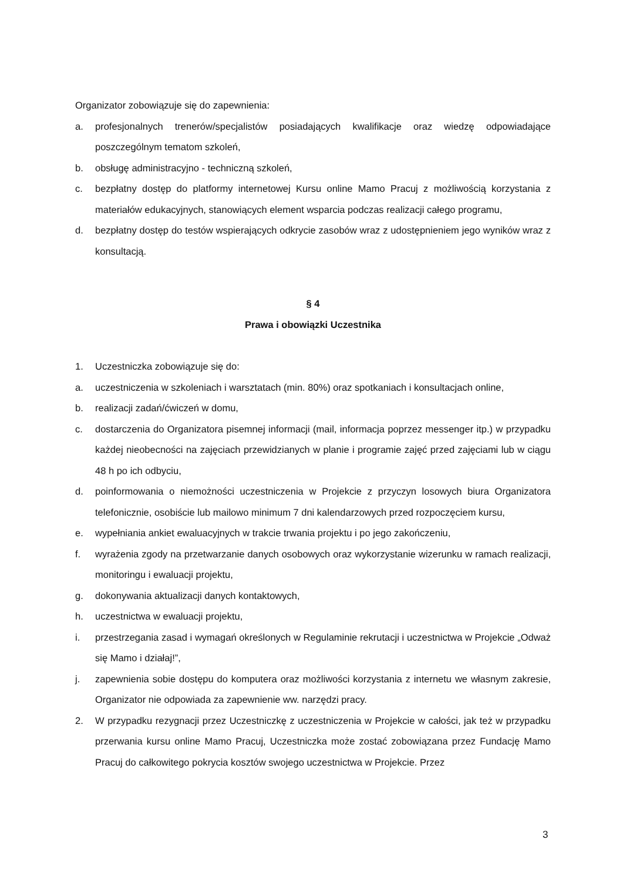Organizator zobowiązuje się do zapewnienia:
a. profesjonalnych trenerów/specjalistów posiadających kwalifikacje oraz wiedzę odpowiadające poszczególnym tematom szkoleń,
b. obsługę administracyjno - techniczną szkoleń,
c. bezpłatny dostęp do platformy internetowej Kursu online Mamo Pracuj z możliwością korzystania z materiałów edukacyjnych, stanowiących element wsparcia podczas realizacji całego programu,
d. bezpłatny dostęp do testów wspierających odkrycie zasobów wraz z udostępnieniem jego wyników wraz z konsultacją.
§ 4
Prawa i obowiązki Uczestnika
1. Uczestniczka zobowiązuje się do:
a. uczestniczenia w szkoleniach i warsztatach (min. 80%) oraz spotkaniach i konsultacjach online,
b. realizacji zadań/ćwiczeń w domu,
c. dostarczenia do Organizatora pisemnej informacji (mail, informacja poprzez messenger itp.) w przypadku każdej nieobecności na zajęciach przewidzianych w planie i programie zajęć przed zajęciami lub w ciągu 48 h po ich odbyciu,
d. poinformowania o niemożności uczestniczenia w Projekcie z przyczyn losowych biura Organizatora telefonicznie, osobiście lub mailowo minimum 7 dni kalendarzowych przed rozpoczęciem kursu,
e. wypełniania ankiet ewaluacyjnych w trakcie trwania projektu i po jego zakończeniu,
f. wyrażenia zgody na przetwarzanie danych osobowych oraz wykorzystanie wizerunku w ramach realizacji, monitoringu i ewaluacji projektu,
g. dokonywania aktualizacji danych kontaktowych,
h. uczestnictwa w ewaluacji projektu,
i. przestrzegania zasad i wymagań określonych w Regulaminie rekrutacji i uczestnictwa w Projekcie „Odważ się Mamo i działaj!”,
j. zapewnienia sobie dostępu do komputera oraz możliwości korzystania z internetu we własnym zakresie, Organizator nie odpowiada za zapewnienie ww. narzędzi pracy.
2. W przypadku rezygnacji przez Uczestniczkę z uczestniczenia w Projekcie w całości, jak też w przypadku przerwania kursu online Mamo Pracuj, Uczestniczka może zostać zobowiązana przez Fundację Mamo Pracuj do całkowitego pokrycia kosztów swojego uczestnictwa w Projekcie. Przez
3